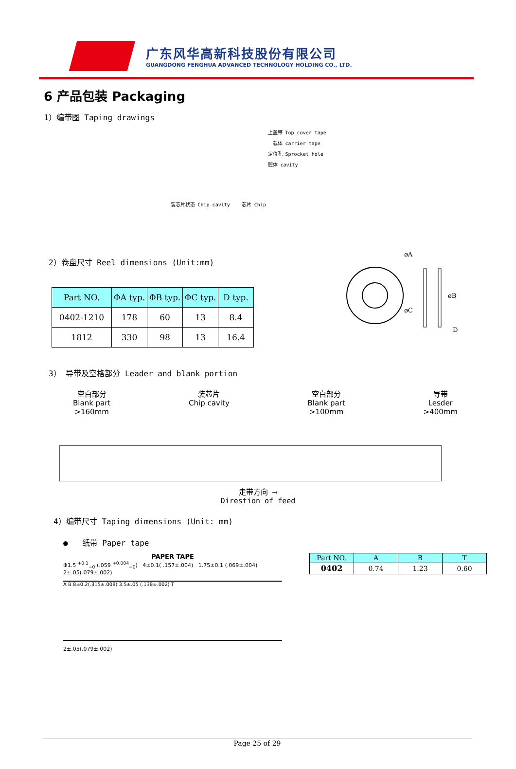广东风华高新科技股份有限公司
GUANGDONG FENGHUA ADVANCED TECHNOLOGY HOLDING CO., LTD.
6 产品包装 Packaging
1）编带图 Taping drawings
上盖带 Top cover tape
载体 carrier tape
定位孔 Sprocket hole
腔体 cavity
装芯片状态 Chip cavity 芯片 Chip
2）卷盘尺寸 Reel dimensions (Unit:mm)
| Part NO. | ΦA typ. | ΦB typ. | ΦC typ. | D typ. |
| --- | --- | --- | --- | --- |
| 0402-1210 | 178 | 60 | 13 | 8.4 |
| 1812 | 330 | 98 | 13 | 16.4 |
øA
D
øB
øC
3） 导带及空格部分 Leader and blank portion
空白部分
Blank part
>160mm
装芯片
Chip cavity
空白部分
Blank part
>100mm
导带
Lesder
>400mm
走带方向 ⟶
Direstion of feed
4）编带尺寸 Taping dimensions (Unit: mm)
● 纸带 Paper tape
PAPER TAPE
Φ1.5 <sup>+0.1</sup><sub>−0</sub> (.059 <sup>+0.004</sup><sub>−0</sub>) 4±0.1( .157±.004) 1.75±0.1 (.069±.004)
2±.05(.079±.002)
A B 8±0.2(.315±.008) 3.5±.05 (.138±.002) T
2±.05(.079±.002)
| Part NO. | A | B | T |
| --- | --- | --- | --- |
| 0402 | 0.74 | 1.23 | 0.60 |
Page 25 of 29